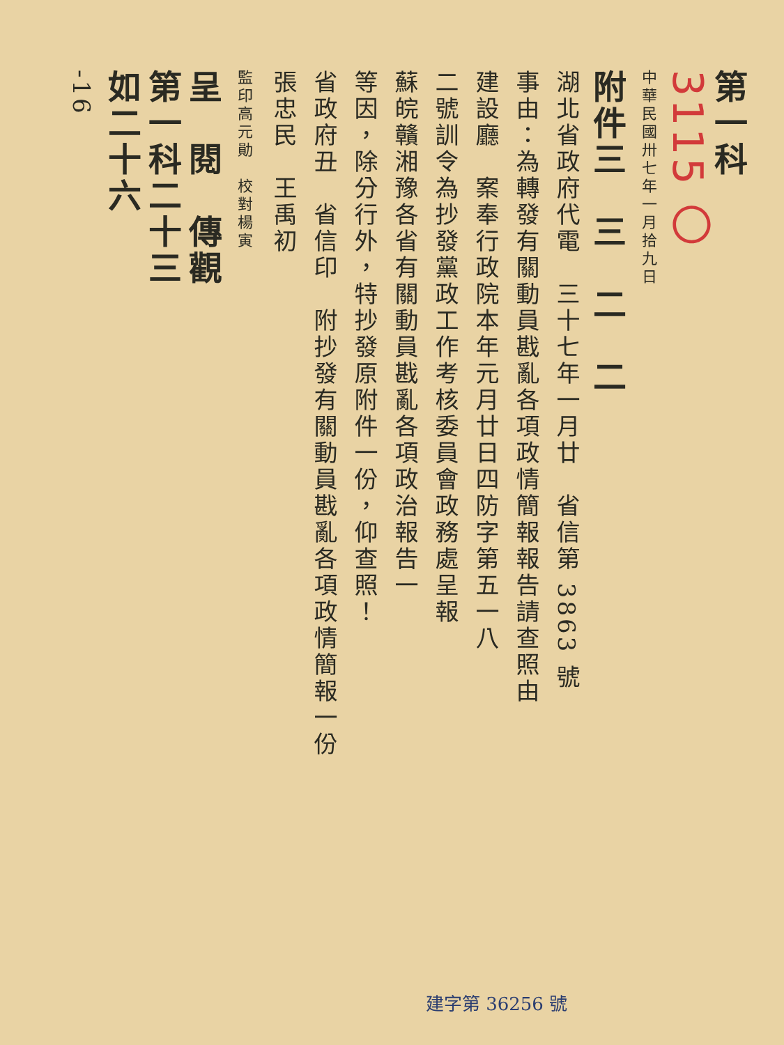第一科
3115 〇
中華民國卅七年一月拾九日
附件三　三　二　二
湖北省政府代電　三十七年一月廿　省信第 3863 號
事由：為轉發有關動員戡亂各項政情簡報報告請查照由
建設廳　案奉行政院本年元月廿日四防字第五一八
二號訓令為抄發黨政工作考核委員會政務處呈報
蘇皖贛湘豫各省有關動員戡亂各項政治報告一
等因，除分行外，特抄發原附件一份，仰查照！
省政府丑　省信印　附抄發有關動員戡亂各項政情簡報一份
張忠民　王禹初
監印高元勛　校對楊寅
呈　閱　傳觀
第一科二十三
如二十六
-16
建字第 36256 號